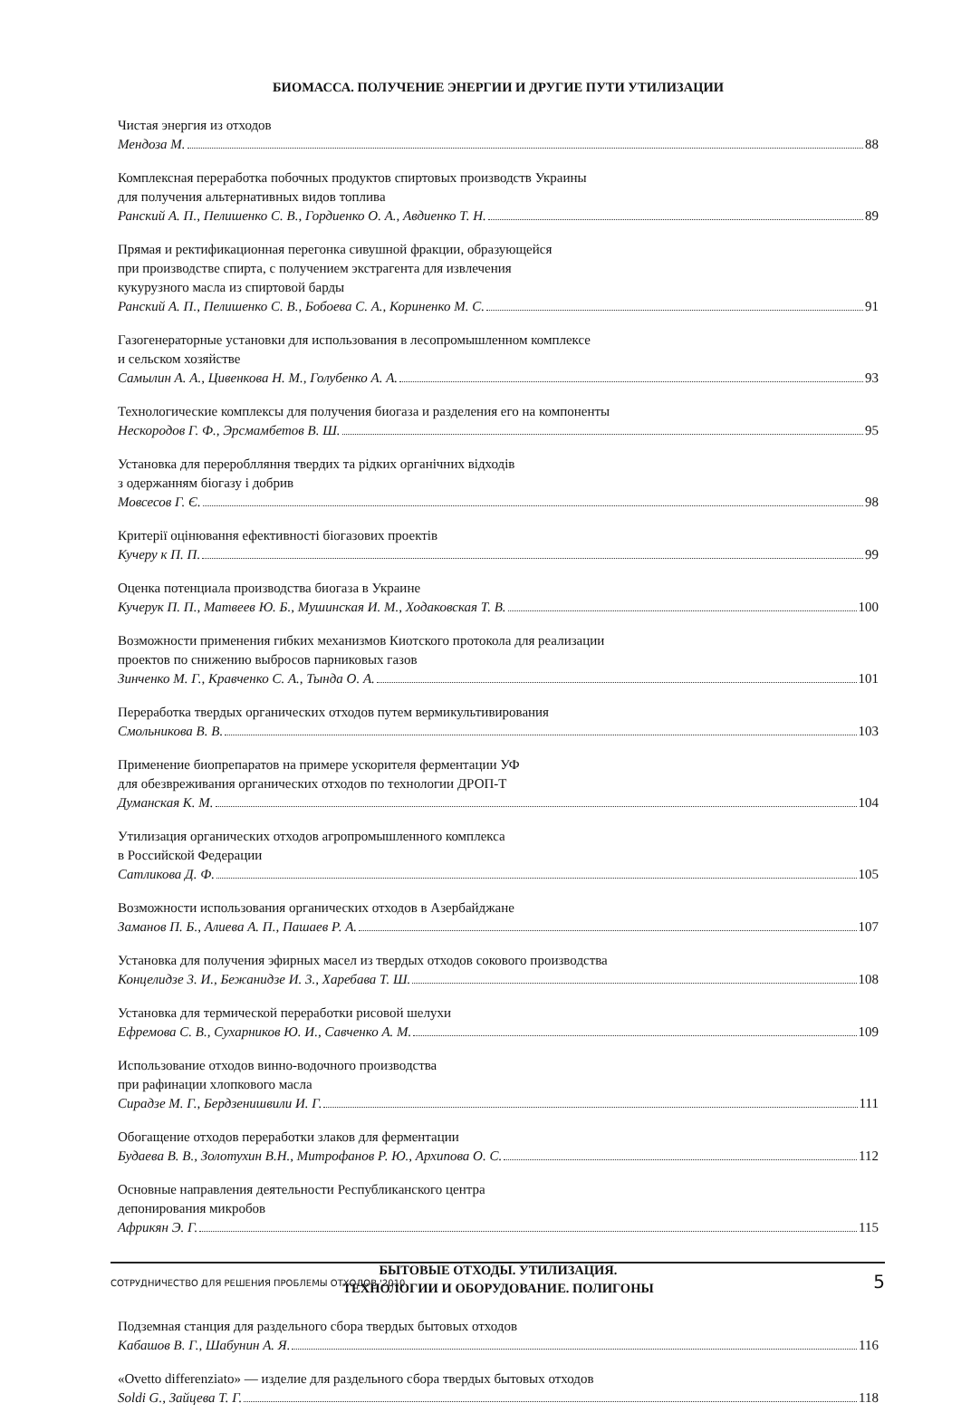БИОМАССА. ПОЛУЧЕНИЕ ЭНЕРГИИ И ДРУГИЕ ПУТИ УТИЛИЗАЦИИ
Чистая энергия из отходов
Мендоза М. 88
Комплексная переработка побочных продуктов спиртовых производств Украины
для получения альтернативных видов топлива
Ранский А. П., Пелишенко С. В., Гордиенко О. А., Авдиенко Т. Н. 89
Прямая и ректификационная перегонка сивушной фракции, образующейся
при производстве спирта, с получением экстрагента для извлечения
кукурузного масла из спиртовой барды
Ранский А. П., Пелишенко С. В., Бобоева С. А., Кориненко М. С. 91
Газогенераторные установки для использования в лесопромышленном комплексе
и сельском хозяйстве
Самылин А. А., Цивенкова Н. М., Голубенко А. А. 93
Технологические комплексы для получения биогаза и разделения его на компоненты
Нескородов Г. Ф., Эрсмамбетов В. Ш. 95
Установка для перероблляння твердих та рідких органічних відходів
з одержанням біогазу і добрив
Мовсесов Г. Є. 98
Критерії оцінювання ефективності біогазових проектів
Кучеру к П. П. 99
Оценка потенциала производства биогаза в Украине
Кучерук П. П., Матвеев Ю. Б., Мушинская И. М., Ходаковская Т. В. 100
Возможности применения гибких механизмов Киотского протокола для реализации
проектов по снижению выбросов парниковых газов
Зинченко М. Г., Кравченко С. А., Тында О. А. 101
Переработка твердых органических отходов путем вермикультивирования
Смольникова В. В. 103
Применение биопрепаратов на примере ускорителя ферментации УФ
для обезвреживания органических отходов по технологии ДРОП-Т
Думанская К. М. 104
Утилизация органических отходов агропромышленного комплекса
в Российской Федерации
Сатликова Д. Ф. 105
Возможности использования органических отходов в Азербайджане
Заманов П. Б., Алиева А. П., Пашаев Р. А. 107
Установка для получения эфирных масел из твердых отходов сокового производства
Концелидзе 3. И., Бежанидзе И. 3., Харебава Т. Ш. 108
Установка для термической переработки рисовой шелухи
Ефремова С. В., Сухарников Ю. И., Савченко А. М. 109
Использование отходов винно-водочного производства
при рафинации хлопкового масла
Сирадзе М. Г., Бердзенишвили И. Г. 111
Обогащение отходов переработки злаков для ферментации
Будаева В. В., Золотухин В.Н., Митрофанов Р. Ю., Архипова О. С. 112
Основные направления деятельности Республиканского центра
депонирования микробов
Африкян Э. Г. 115
БЫТОВЫЕ ОТХОДЫ. УТИЛИЗАЦИЯ.
ТЕХНОЛОГИИ И ОБОРУДОВАНИЕ. ПОЛИГОНЫ
Подземная станция для раздельного сбора твердых бытовых отходов
Кабашов В. Г., Шабунин А. Я. 116
«Ovetto differenziato» — изделие для раздельного сбора твердых бытовых отходов
Soldi G., Зайцева Т. Г. 118
СОТРУДНИЧЕСТВО ДЛЯ РЕШЕНИЯ ПРОБЛЕМЫ ОТХОДОВ '2010 5